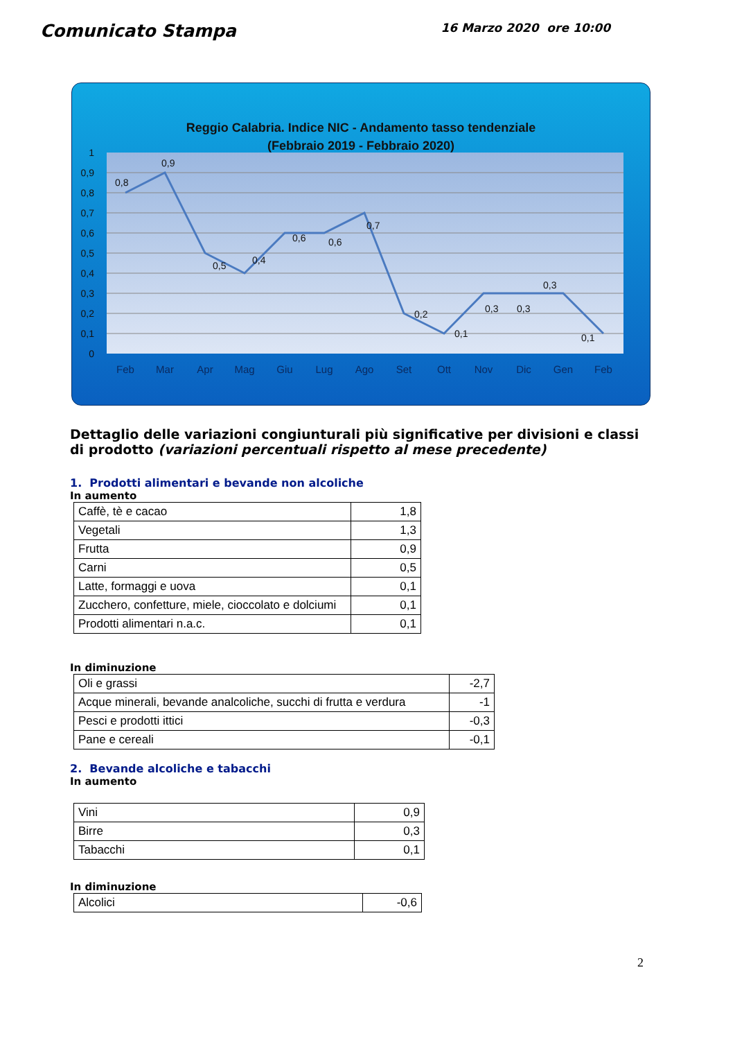Comunicato Stampa
16 Marzo 2020 ore 10:00
Reggio Calabria. Indice NIC - Andamento tasso tendenziale
(Febbraio 2019 - Febbraio 2020)
1
0,9
0,8
0,7
0,6
0,5
0,4
0,3
0,2
0,1
0
0,8
0,9
0,5
0,4
0,6
0,6
0,7
0,2
0,1
0,3
0,3
0,3
0,1
Feb
Mar
Apr
Mag
Giu
Lug
Ago
Set
Ott
Nov
Dic
Gen
Feb
Dettaglio delle variazioni congiunturali più significative per divisioni e classi di prodotto (variazioni percentuali rispetto al mese precedente)
1. Prodotti alimentari e bevande non alcoliche
In aumento
| Caffè, tè e cacao | 1,8 |
| Vegetali | 1,3 |
| Frutta | 0,9 |
| Carni | 0,5 |
| Latte, formaggi e uova | 0,1 |
| Zucchero, confetture, miele, cioccolato e dolciumi | 0,1 |
| Prodotti alimentari n.a.c. | 0,1 |
In diminuzione
| Oli e grassi | -2,7 |
| Acque minerali, bevande analcoliche, succhi di frutta e verdura | -1 |
| Pesci e prodotti ittici | -0,3 |
| Pane e cereali | -0,1 |
2. Bevande alcoliche e tabacchi
In aumento
| Vini | 0,9 |
| Birre | 0,3 |
| Tabacchi | 0,1 |
In diminuzione
| Alcolici | -0,6 |
2